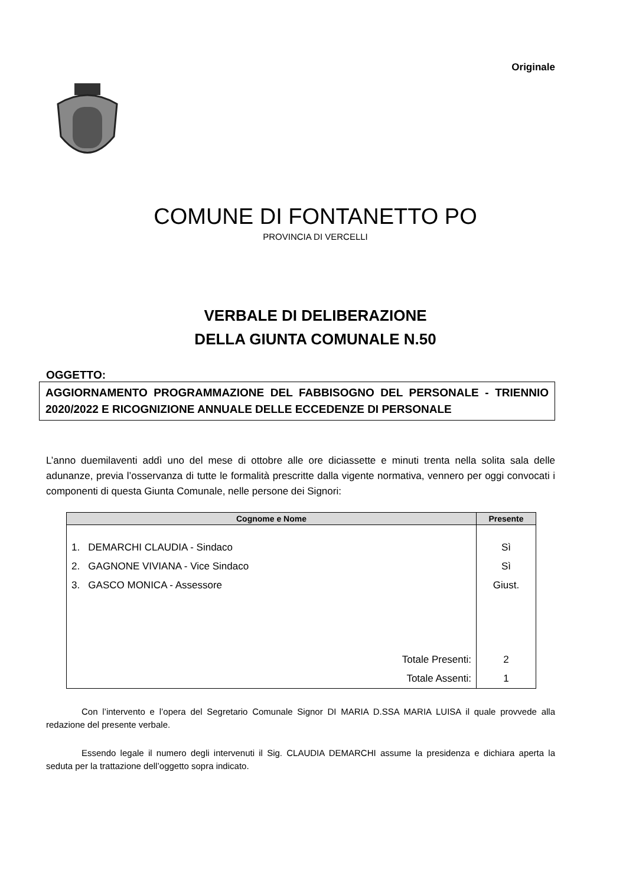Originale
COMUNE DI FONTANETTO PO
PROVINCIA DI VERCELLI
VERBALE DI DELIBERAZIONE
DELLA GIUNTA COMUNALE N.50
OGGETTO:
AGGIORNAMENTO PROGRAMMAZIONE DEL FABBISOGNO DEL PERSONALE - TRIENNIO 2020/2022 E RICOGNIZIONE ANNUALE DELLE ECCEDENZE DI PERSONALE
L’anno duemilaventi addì uno del mese di ottobre alle ore diciassette e minuti trenta nella solita sala delle adunanze, previa l’osservanza di tutte le formalità prescritte dalla vigente normativa, vennero per oggi convocati i componenti di questa Giunta Comunale, nelle persone dei Signori:
| Cognome e Nome | Presente |
| --- | --- |
| 1. DEMARCHI CLAUDIA - Sindaco | Sì |
| 2. GAGNONE VIVIANA - Vice Sindaco | Sì |
| 3. GASCO MONICA - Assessore | Giust. |
| Totale Presenti: | 2 |
| Totale Assenti: | 1 |
Con l’intervento e l’opera del Segretario Comunale Signor DI MARIA D.SSA MARIA LUISA il quale provvede alla redazione del presente verbale.
Essendo legale il numero degli intervenuti il Sig. CLAUDIA DEMARCHI assume la presidenza e dichiara aperta la seduta per la trattazione dell’oggetto sopra indicato.